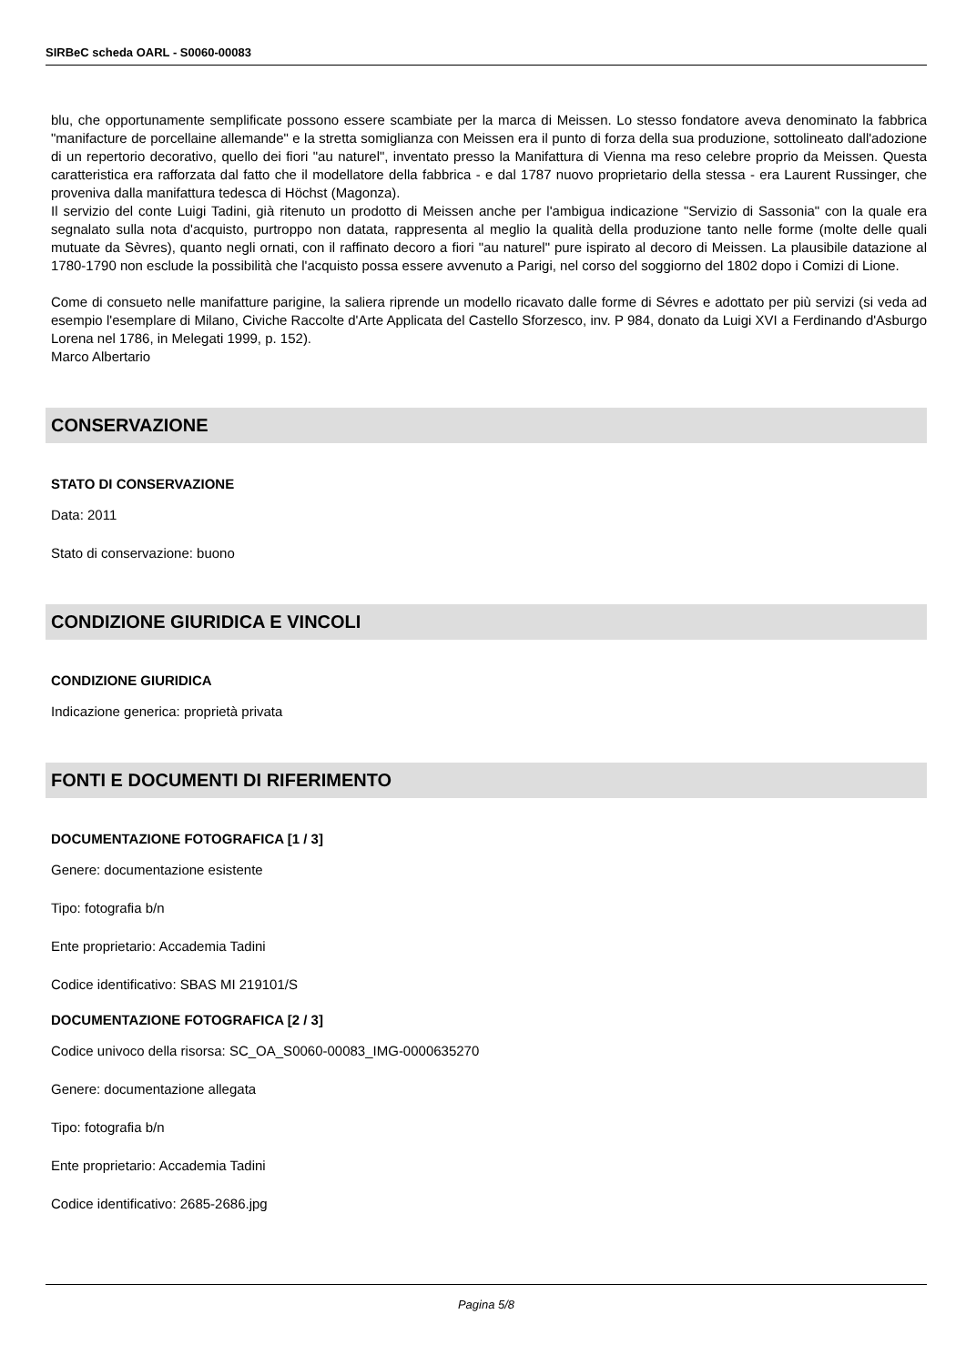SIRBeC scheda OARL - S0060-00083
blu, che opportunamente semplificate possono essere scambiate per la marca di Meissen. Lo stesso fondatore aveva denominato la fabbrica "manifacture de porcellaine allemande" e la stretta somiglianza con Meissen era il punto di forza della sua produzione, sottolineato dall'adozione di un repertorio decorativo, quello dei fiori "au naturel", inventato presso la Manifattura di Vienna ma reso celebre proprio da Meissen. Questa caratteristica era rafforzata dal fatto che il modellatore della fabbrica - e dal 1787 nuovo proprietario della stessa - era Laurent Russinger, che proveniva dalla manifattura tedesca di Höchst (Magonza).
Il servizio del conte Luigi Tadini, già ritenuto un prodotto di Meissen anche per l'ambigua indicazione "Servizio di Sassonia" con la quale era segnalato sulla nota d'acquisto, purtroppo non datata, rappresenta al meglio la qualità della produzione tanto nelle forme (molte delle quali mutuate da Sèvres), quanto negli ornati, con il raffinato decoro a fiori "au naturel" pure ispirato al decoro di Meissen. La plausibile datazione al 1780-1790 non esclude la possibilità che l'acquisto possa essere avvenuto a Parigi, nel corso del soggiorno del 1802 dopo i Comizi di Lione.
Come di consueto nelle manifatture parigine, la saliera riprende un modello ricavato dalle forme di Sévres e adottato per più servizi (si veda ad esempio l'esemplare di Milano, Civiche Raccolte d'Arte Applicata del Castello Sforzesco, inv. P 984, donato da Luigi XVI a Ferdinando d'Asburgo Lorena nel 1786, in Melegati 1999, p. 152).
Marco Albertario
CONSERVAZIONE
STATO DI CONSERVAZIONE
Data: 2011
Stato di conservazione: buono
CONDIZIONE GIURIDICA E VINCOLI
CONDIZIONE GIURIDICA
Indicazione generica: proprietà privata
FONTI E DOCUMENTI DI RIFERIMENTO
DOCUMENTAZIONE FOTOGRAFICA [1 / 3]
Genere: documentazione esistente
Tipo: fotografia b/n
Ente proprietario: Accademia Tadini
Codice identificativo: SBAS MI 219101/S
DOCUMENTAZIONE FOTOGRAFICA [2 / 3]
Codice univoco della risorsa: SC_OA_S0060-00083_IMG-0000635270
Genere: documentazione allegata
Tipo: fotografia b/n
Ente proprietario: Accademia Tadini
Codice identificativo: 2685-2686.jpg
Pagina 5/8